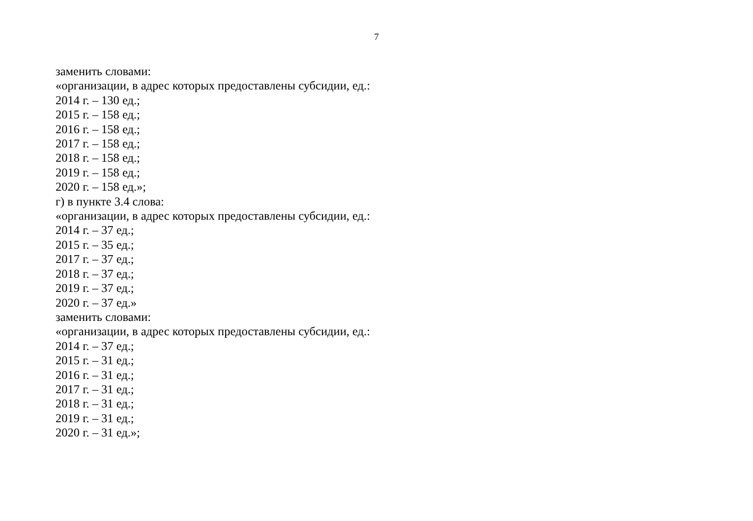7
заменить словами:
«организации, в адрес которых предоставлены субсидии, ед.:
2014 г. – 130 ед.;
2015 г. – 158 ед.;
2016 г. – 158 ед.;
2017 г. – 158 ед.;
2018 г. – 158 ед.;
2019 г. – 158 ед.;
2020 г. – 158 ед.»;
г) в пункте 3.4 слова:
«организации, в адрес которых предоставлены субсидии, ед.:
2014 г. – 37 ед.;
2015 г. – 35 ед.;
2017 г. – 37 ед.;
2018 г. – 37 ед.;
2019 г. – 37 ед.;
2020 г. – 37 ед.»
заменить словами:
«организации, в адрес которых предоставлены субсидии, ед.:
2014 г. – 37 ед.;
2015 г. – 31 ед.;
2016 г. – 31 ед.;
2017 г. – 31 ед.;
2018 г. – 31 ед.;
2019 г. – 31 ед.;
2020 г. – 31 ед.»;